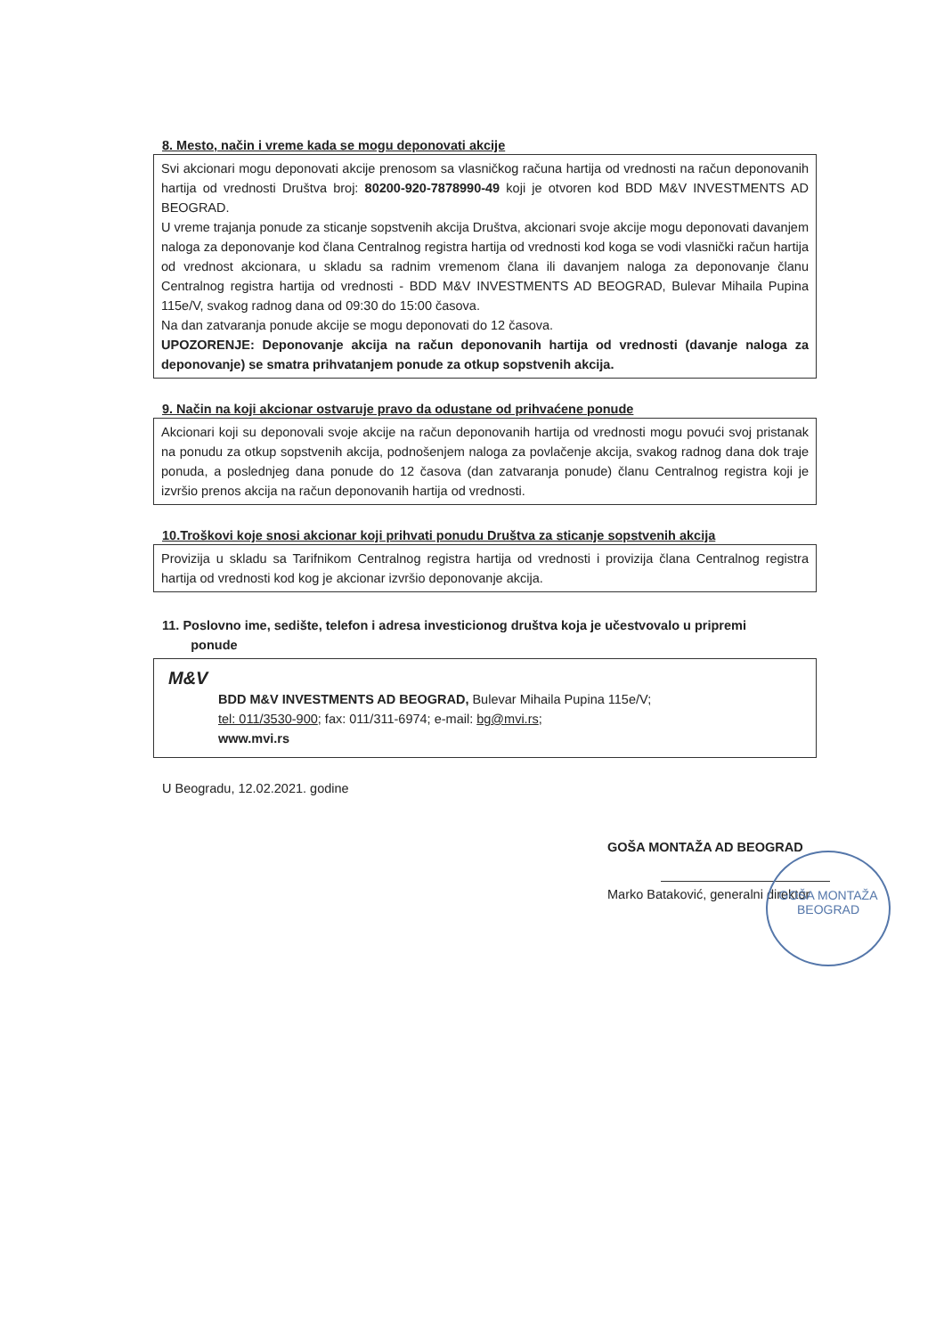8. Mesto, način i vreme kada se mogu deponovati akcije
Svi akcionari mogu deponovati akcije prenosom sa vlasničkog računa hartija od vrednosti na račun deponovanih hartija od vrednosti Društva broj: 80200-920-7878990-49 koji je otvoren kod BDD M&V INVESTMENTS AD BEOGRAD.
U vreme trajanja ponude za sticanje sopstvenih akcija Društva, akcionari svoje akcije mogu deponovati davanjem naloga za deponovanje kod člana Centralnog registra hartija od vrednosti kod koga se vodi vlasnički račun hartija od vrednost akcionara, u skladu sa radnim vremenom člana ili davanjem naloga za deponovanje članu Centralnog registra hartija od vrednosti - BDD M&V INVESTMENTS AD BEOGRAD, Bulevar Mihaila Pupina 115e/V, svakog radnog dana od 09:30 do 15:00 časova.
Na dan zatvaranja ponude akcije se mogu deponovati do 12 časova.
UPOZORENJE: Deponovanje akcija na račun deponovanih hartija od vrednosti (davanje naloga za deponovanje) se smatra prihvatanjem ponude za otkup sopstvenih akcija.
9. Način na koji akcionar ostvaruje pravo da odustane od prihvaćene ponude
Akcionari koji su deponovali svoje akcije na račun deponovanih hartija od vrednosti mogu povući svoj pristanak na ponudu za otkup sopstvenih akcija, podnošenjem naloga za povlačenje akcija, svakog radnog dana dok traje ponuda, a poslednjeg dana ponude do 12 časova (dan zatvaranja ponude) članu Centralnog registra koji je izvršio prenos akcija na račun deponovanih hartija od vrednosti.
10.Troškovi koje snosi akcionar koji prihvati ponudu Društva za sticanje sopstvenih akcija
Provizija u skladu sa Tarifnikom Centralnog registra hartija od vrednosti i provizija člana Centralnog registra hartija od vrednosti kod kog je akcionar izvršio deponovanje akcija.
11. Poslovno ime, sedište, telefon i adresa investicionog društva koja je učestvovalo u pripremi
ponude
M&V
BDD M&V INVESTMENTS AD BEOGRAD, Bulevar Mihaila Pupina 115e/V;
tel: 011/3530-900; fax: 011/311-6974; e-mail: bg@mvi.rs;
www.mvi.rs
U Beogradu, 12.02.2021. godine
GOŠA MONTAŽA AD BEOGRAD
Marko Bataković, generalni direktor
GOŠA MONTAŽA
BEOGRAD